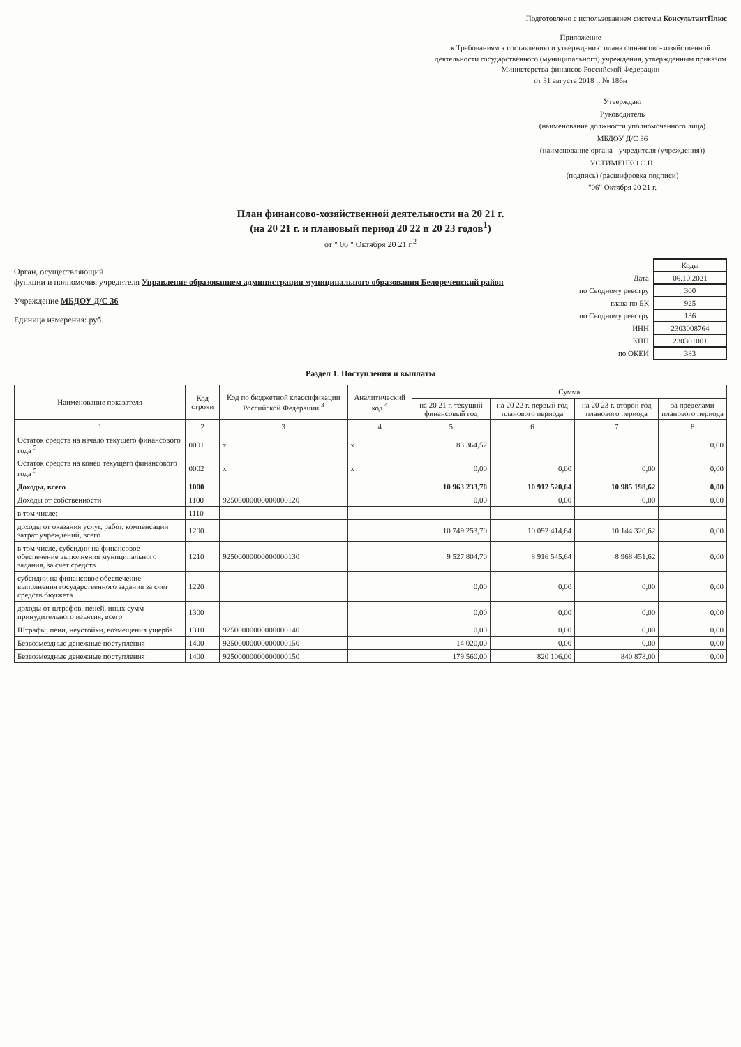Подготовлено с использованием системы КонсультантПлюс
Приложение
к Требованиям к составлению и утверждению плана финансово-хозяйственной деятельности государственного (муниципального) учреждения, утвержденным приказом Министерства финансов Российской Федерации
от 31 августа 2018 г. № 186н
Утверждаю
Руководитель
(наименование должности уполномоченного лица)
МБДОУ Д/С 36
(наименование органа - учредителя (учреждения))
УСТИМЕНКО С.Н.
(подпись) (расшифровка подписи)
"06" Октября 20 21 г.
План финансово-хозяйственной деятельности на 20 21 г.
(на 20 21 г. и плановый период 20 22 и 20 23 годов<sup>1</sup>)
от " 06 " Октября 20 21 г.<sup>2</sup>
Орган, осуществляющий
функции и полномочия учредителя Управление образованием администрации муниципального образования Белореченский район
Учреждение МБДОУ Д/С 36
Единица измерения: руб.
| | Коды |
| Дата | 06.10.2021 |
| по Сводному реестру | 300 |
| глава по БК | 925 |
| по Сводному реестру | 136 |
| ИНН | 2303008764 |
| КПП | 230301001 |
| по ОКЕИ | 383 |
Раздел 1. Поступления и выплаты
| Наименование показателя | Код строки | Код по бюджетной классификации Российской Федерации <sup>3</sup> | Аналитический код <sup>4</sup> | Сумма | | | |
| --- | --- | --- | --- | --- | --- | --- | --- |
| | | | | на 20 21 г. текущий финансовый год | на 20 22 г. первый год планового периода | на 20 23 г. второй год планового периода | за пределами планового периода |
| 1 | 2 | 3 | 4 | 5 | 6 | 7 | 8 |
| Остаток средств на начало текущего финансового года <sup>5</sup> | 0001 | x | x | 83 364,52 | | | 0,00 |
| Остаток средств на конец текущего финансового года <sup>5</sup> | 0002 | x | x | 0,00 | 0,00 | 0,00 | 0,00 |
| Доходы, всего | 1000 | | | 10 963 233,70 | 10 912 520,64 | 10 985 198,62 | 0,00 |
| Доходы от собственности | 1100 | 92500000000000000120 | | 0,00 | 0,00 | 0,00 | 0,00 |
| в том числе: | 1110 | | | | | | |
| доходы от оказания услуг, работ, компенсации затрат учреждений, всего | 1200 | | | 10 749 253,70 | 10 092 414,64 | 10 144 320,62 | 0,00 |
| в том числе, субсидии на финансовое обеспечение выполнения муниципального задания, за счет средств | 1210 | 92500000000000000130 | | 9 527 804,70 | 8 916 545,64 | 8 968 451,62 | 0,00 |
| субсидии на финансовое обеспечение выполнения государственного задания за счет средств бюджета | 1220 | | | 0,00 | 0,00 | 0,00 | 0,00 |
| доходы от штрафов, пеней, иных сумм принудительного изъятия, всего | 1300 | | | 0,00 | 0,00 | 0,00 | 0,00 |
| Штрафы, пени, неустойки, возмещения ущерба | 1310 | 92500000000000000140 | | 0,00 | 0,00 | 0,00 | 0,00 |
| Безвозмездные денежные поступления | 1400 | 92500000000000000150 | | 14 020,00 | 0,00 | 0,00 | 0,00 |
| Безвозмездные денежные поступления | 1400 | 92500000000000000150 | | 179 560,00 | 820 106,00 | 840 878,00 | 0,00 |